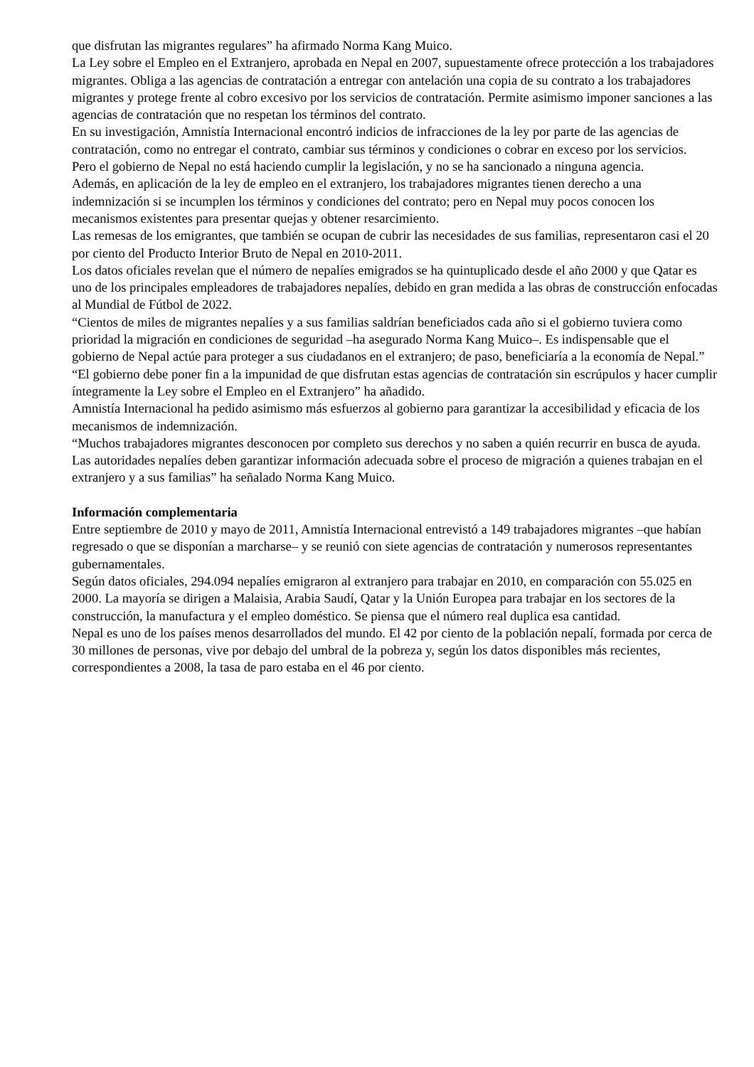que disfrutan las migrantes regulares” ha afirmado Norma Kang Muico.
La Ley sobre el Empleo en el Extranjero, aprobada en Nepal en 2007, supuestamente ofrece protección a los trabajadores migrantes. Obliga a las agencias de contratación a entregar con antelación una copia de su contrato a los trabajadores migrantes y protege frente al cobro excesivo por los servicios de contratación. Permite asimismo imponer sanciones a las agencias de contratación que no respetan los términos del contrato.
En su investigación, Amnistía Internacional encontró indicios de infracciones de la ley por parte de las agencias de contratación, como no entregar el contrato, cambiar sus términos y condiciones o cobrar en exceso por los servicios.
Pero el gobierno de Nepal no está haciendo cumplir la legislación, y no se ha sancionado a ninguna agencia.
Además, en aplicación de la ley de empleo en el extranjero, los trabajadores migrantes tienen derecho a una indemnización si se incumplen los términos y condiciones del contrato; pero en Nepal muy pocos conocen los mecanismos existentes para presentar quejas y obtener resarcimiento.
Las remesas de los emigrantes, que también se ocupan de cubrir las necesidades de sus familias, representaron casi el 20 por ciento del Producto Interior Bruto de Nepal en 2010-2011.
Los datos oficiales revelan que el número de nepalíes emigrados se ha quintuplicado desde el año 2000 y que Qatar es uno de los principales empleadores de trabajadores nepalíes, debido en gran medida a las obras de construcción enfocadas al Mundial de Fútbol de 2022.
“Cientos de miles de migrantes nepalíes y a sus familias saldrían beneficiados cada año si el gobierno tuviera como prioridad la migración en condiciones de seguridad –ha asegurado Norma Kang Muico–. Es indispensable que el gobierno de Nepal actúe para proteger a sus ciudadanos en el extranjero; de paso, beneficiaría a la economía de Nepal.”
“El gobierno debe poner fin a la impunidad de que disfrutan estas agencias de contratación sin escrúpulos y hacer cumplir íntegramente la Ley sobre el Empleo en el Extranjero” ha añadido.
Amnistía Internacional ha pedido asimismo más esfuerzos al gobierno para garantizar la accesibilidad y eficacia de los mecanismos de indemnización.
“Muchos trabajadores migrantes desconocen por completo sus derechos y no saben a quién recurrir en busca de ayuda. Las autoridades nepalíes deben garantizar información adecuada sobre el proceso de migración a quienes trabajan en el extranjero y a sus familias” ha señalado Norma Kang Muico.
Información complementaria
Entre septiembre de 2010 y mayo de 2011, Amnistía Internacional entrevistó a 149 trabajadores migrantes –que habían regresado o que se disponían a marcharse– y se reunió con siete agencias de contratación y numerosos representantes gubernamentales.
Según datos oficiales, 294.094 nepalíes emigraron al extranjero para trabajar en 2010, en comparación con 55.025 en 2000. La mayoría se dirigen a Malaisia, Arabia Saudí, Qatar y la Unión Europea para trabajar en los sectores de la construcción, la manufactura y el empleo doméstico. Se piensa que el número real duplica esa cantidad.
Nepal es uno de los países menos desarrollados del mundo. El 42 por ciento de la población nepalí, formada por cerca de 30 millones de personas, vive por debajo del umbral de la pobreza y, según los datos disponibles más recientes, correspondientes a 2008, la tasa de paro estaba en el 46 por ciento.